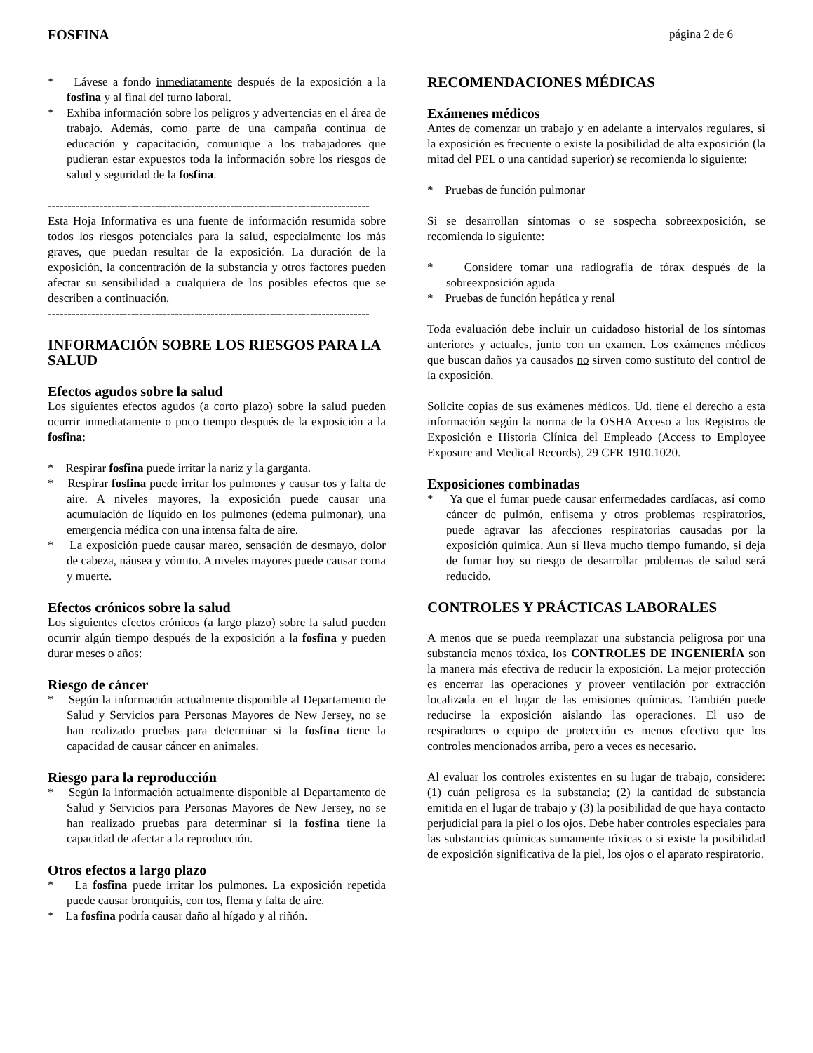FOSFINA página 2 de 6
* Lávese a fondo inmediatamente después de la exposición a la fosfina y al final del turno laboral.
* Exhiba información sobre los peligros y advertencias en el área de trabajo. Además, como parte de una campaña continua de educación y capacitación, comunique a los trabajadores que pudieran estar expuestos toda la información sobre los riesgos de salud y seguridad de la fosfina.
---------------------------------------------------------------------------------
Esta Hoja Informativa es una fuente de información resumida sobre todos los riesgos potenciales para la salud, especialmente los más graves, que puedan resultar de la exposición. La duración de la exposición, la concentración de la substancia y otros factores pueden afectar su sensibilidad a cualquiera de los posibles efectos que se describen a continuación.
---------------------------------------------------------------------------------
INFORMACIÓN SOBRE LOS RIESGOS PARA LA SALUD
Efectos agudos sobre la salud
Los siguientes efectos agudos (a corto plazo) sobre la salud pueden ocurrir inmediatamente o poco tiempo después de la exposición a la fosfina:
* Respirar fosfina puede irritar la nariz y la garganta.
* Respirar fosfina puede irritar los pulmones y causar tos y falta de aire. A niveles mayores, la exposición puede causar una acumulación de líquido en los pulmones (edema pulmonar), una emergencia médica con una intensa falta de aire.
* La exposición puede causar mareo, sensación de desmayo, dolor de cabeza, náusea y vómito. A niveles mayores puede causar coma y muerte.
Efectos crónicos sobre la salud
Los siguientes efectos crónicos (a largo plazo) sobre la salud pueden ocurrir algún tiempo después de la exposición a la fosfina y pueden durar meses o años:
Riesgo de cáncer
* Según la información actualmente disponible al Departamento de Salud y Servicios para Personas Mayores de New Jersey, no se han realizado pruebas para determinar si la fosfina tiene la capacidad de causar cáncer en animales.
Riesgo para la reproducción
* Según la información actualmente disponible al Departamento de Salud y Servicios para Personas Mayores de New Jersey, no se han realizado pruebas para determinar si la fosfina tiene la capacidad de afectar a la reproducción.
Otros efectos a largo plazo
* La fosfina puede irritar los pulmones. La exposición repetida puede causar bronquitis, con tos, flema y falta de aire.
* La fosfina podría causar daño al hígado y al riñón.
RECOMENDACIONES MÉDICAS
Exámenes médicos
Antes de comenzar un trabajo y en adelante a intervalos regulares, si la exposición es frecuente o existe la posibilidad de alta exposición (la mitad del PEL o una cantidad superior) se recomienda lo siguiente:
* Pruebas de función pulmonar
Si se desarrollan síntomas o se sospecha sobreexposición, se recomienda lo siguiente:
* Considere tomar una radiografía de tórax después de la sobreexposición aguda
* Pruebas de función hepática y renal
Toda evaluación debe incluir un cuidadoso historial de los síntomas anteriores y actuales, junto con un examen. Los exámenes médicos que buscan daños ya causados no sirven como sustituto del control de la exposición.
Solicite copias de sus exámenes médicos. Ud. tiene el derecho a esta información según la norma de la OSHA Acceso a los Registros de Exposición e Historia Clínica del Empleado (Access to Employee Exposure and Medical Records), 29 CFR 1910.1020.
Exposiciones combinadas
* Ya que el fumar puede causar enfermedades cardíacas, así como cáncer de pulmón, enfisema y otros problemas respiratorios, puede agravar las afecciones respiratorias causadas por la exposición química. Aun si lleva mucho tiempo fumando, si deja de fumar hoy su riesgo de desarrollar problemas de salud será reducido.
CONTROLES Y PRÁCTICAS LABORALES
A menos que se pueda reemplazar una substancia peligrosa por una substancia menos tóxica, los CONTROLES DE INGENIERÍA son la manera más efectiva de reducir la exposición. La mejor protección es encerrar las operaciones y proveer ventilación por extracción localizada en el lugar de las emisiones químicas. También puede reducirse la exposición aislando las operaciones. El uso de respiradores o equipo de protección es menos efectivo que los controles mencionados arriba, pero a veces es necesario.
Al evaluar los controles existentes en su lugar de trabajo, considere: (1) cuán peligrosa es la substancia; (2) la cantidad de substancia emitida en el lugar de trabajo y (3) la posibilidad de que haya contacto perjudicial para la piel o los ojos. Debe haber controles especiales para las substancias químicas sumamente tóxicas o si existe la posibilidad de exposición significativa de la piel, los ojos o el aparato respiratorio.